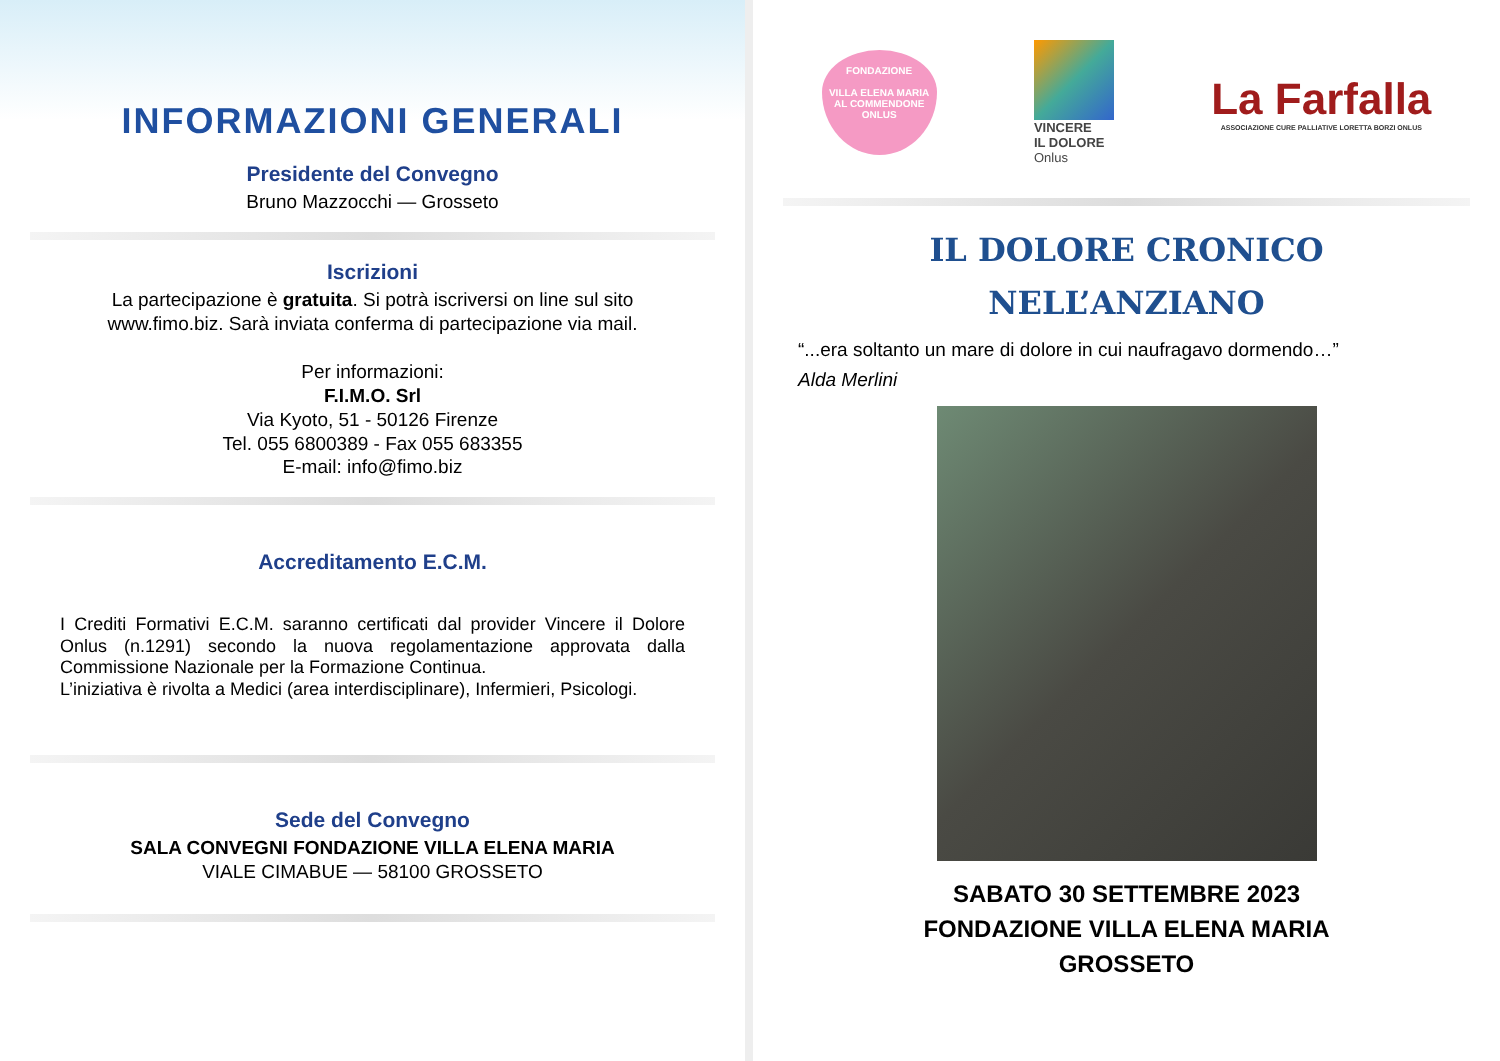INFORMAZIONI GENERALI
Presidente del Convegno
Bruno Mazzocchi — Grosseto
Iscrizioni
La partecipazione è gratuita. Si potrà iscriversi on line sul sito
www.fimo.biz. Sarà inviata conferma di partecipazione via mail.
Per informazioni:
F.I.M.O. Srl
Via Kyoto, 51 - 50126 Firenze
Tel. 055 6800389 - Fax 055 683355
E-mail: info@fimo.biz
Accreditamento E.C.M.
I Crediti Formativi E.C.M. saranno certificati dal provider Vincere il Dolore Onlus (n.1291) secondo la nuova regolamentazione approvata dalla Commissione Nazionale per la Formazione Continua.
L’iniziativa è rivolta a Medici (area interdisciplinare), Infermieri, Psicologi.
Sede del Convegno
SALA CONVEGNI FONDAZIONE VILLA ELENA MARIA
VIALE CIMABUE — 58100 GROSSETO
FONDAZIONE
VILLA ELENA MARIA
AL COMMENDONE
ONLUS
VINCERE
IL DOLORE
Onlus
La Farfalla
ASSOCIAZIONE CURE PALLIATIVE LORETTA BORZI ONLUS
IL DOLORE CRONICO
NELL’ANZIANO
“...era soltanto un mare di dolore in cui naufragavo dormendo…”
Alda Merlini
SABATO 30 SETTEMBRE 2023
FONDAZIONE VILLA ELENA MARIA
GROSSETO